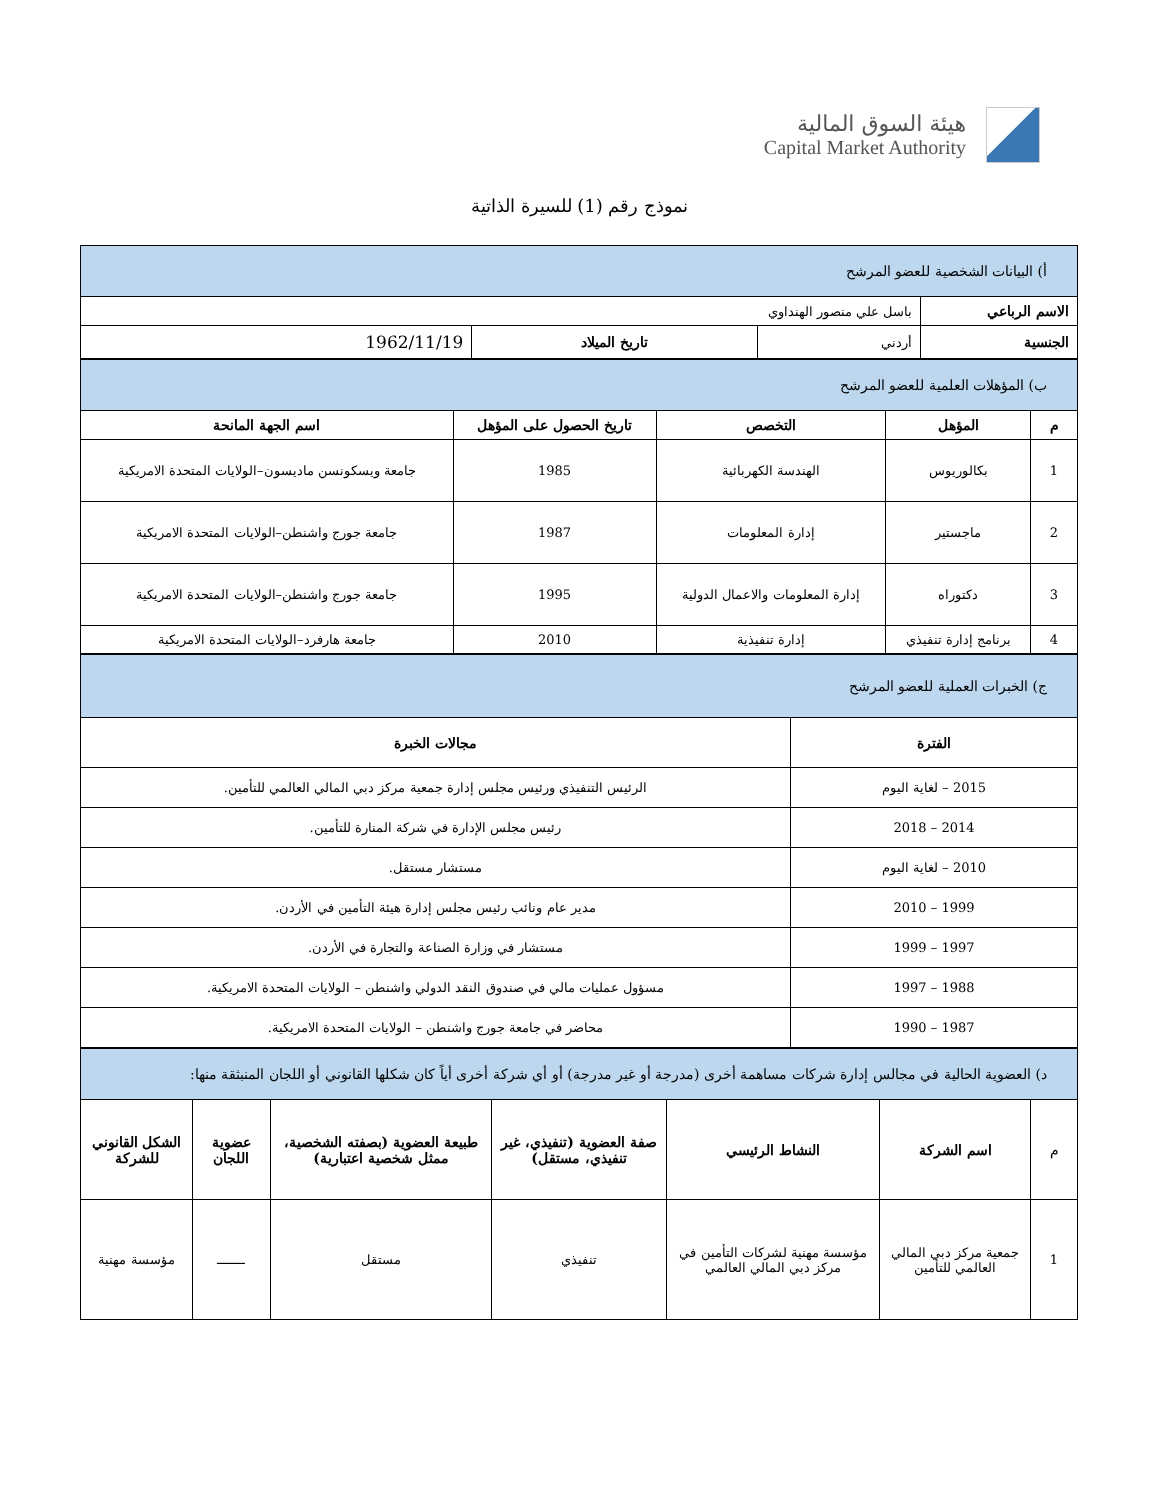هيئة السوق المالية
Capital Market Authority
نموذج رقم (1) للسيرة الذاتية
| أ) البيانات الشخصية للعضو المرشح | | | |
| الاسم الرباعي | باسل علي منصور الهنداوي | | |
| الجنسية | أردني | تاريخ الميلاد | 1962/11/19 |
| ب) المؤهلات العلمية للعضو المرشح | | | | |
| م | المؤهل | التخصص | تاريخ الحصول على المؤهل | اسم الجهة المانحة |
| 1 | بكالوريوس | الهندسة الكهربائية | 1985 | جامعة ويسكونسن ماديسون–الولايات المتحدة الامريكية |
| 2 | ماجستير | إدارة المعلومات | 1987 | جامعة جورج واشنطن–الولايات المتحدة الامريكية |
| 3 | دكتوراه | إدارة المعلومات والاعمال الدولية | 1995 | جامعة جورج واشنطن–الولايات المتحدة الامريكية |
| 4 | برنامج إدارة تنفيذي | إدارة تنفيذية | 2010 | جامعة هارفرد–الولايات المتحدة الامريكية |
| ج) الخبرات العملية للعضو المرشح | |
| الفترة | مجالات الخبرة |
| 2015 – لغاية اليوم | الرئيس التنفيذي ورئيس مجلس إدارة جمعية مركز دبي المالي العالمي للتأمين. |
| 2014 – 2018 | رئيس مجلس الإدارة في شركة المنارة للتأمين. |
| 2010 – لغاية اليوم | مستشار مستقل. |
| 1999 – 2010 | مدير عام ونائب رئيس مجلس إدارة هيئة التأمين في الأردن. |
| 1997 – 1999 | مستشار في وزارة الصناعة والتجارة في الأردن. |
| 1988 – 1997 | مسؤول عمليات مالي في صندوق النقد الدولي واشنطن – الولايات المتحدة الامريكية. |
| 1987 – 1990 | محاضر في جامعة جورج واشنطن – الولايات المتحدة الامريكية. |
| د) العضوية الحالية في مجالس إدارة شركات مساهمة أخرى (مدرجة أو غير مدرجة) أو أي شركة أخرى أياً كان شكلها القانوني أو اللجان المنبثقة منها: | | | | | | |
| م | اسم الشركة | النشاط الرئيسي | صفة العضوية (تنفيذي، غير تنفيذي، مستقل) | طبيعة العضوية (بصفته الشخصية، ممثل شخصية اعتبارية) | عضوية اللجان | الشكل القانوني للشركة |
| 1 | جمعية مركز دبي المالي العالمي للتأمين | مؤسسة مهنية لشركات التأمين في مركز دبي المالي العالمي | تنفيذي | مستقل | ـــــــ | مؤسسة مهنية |